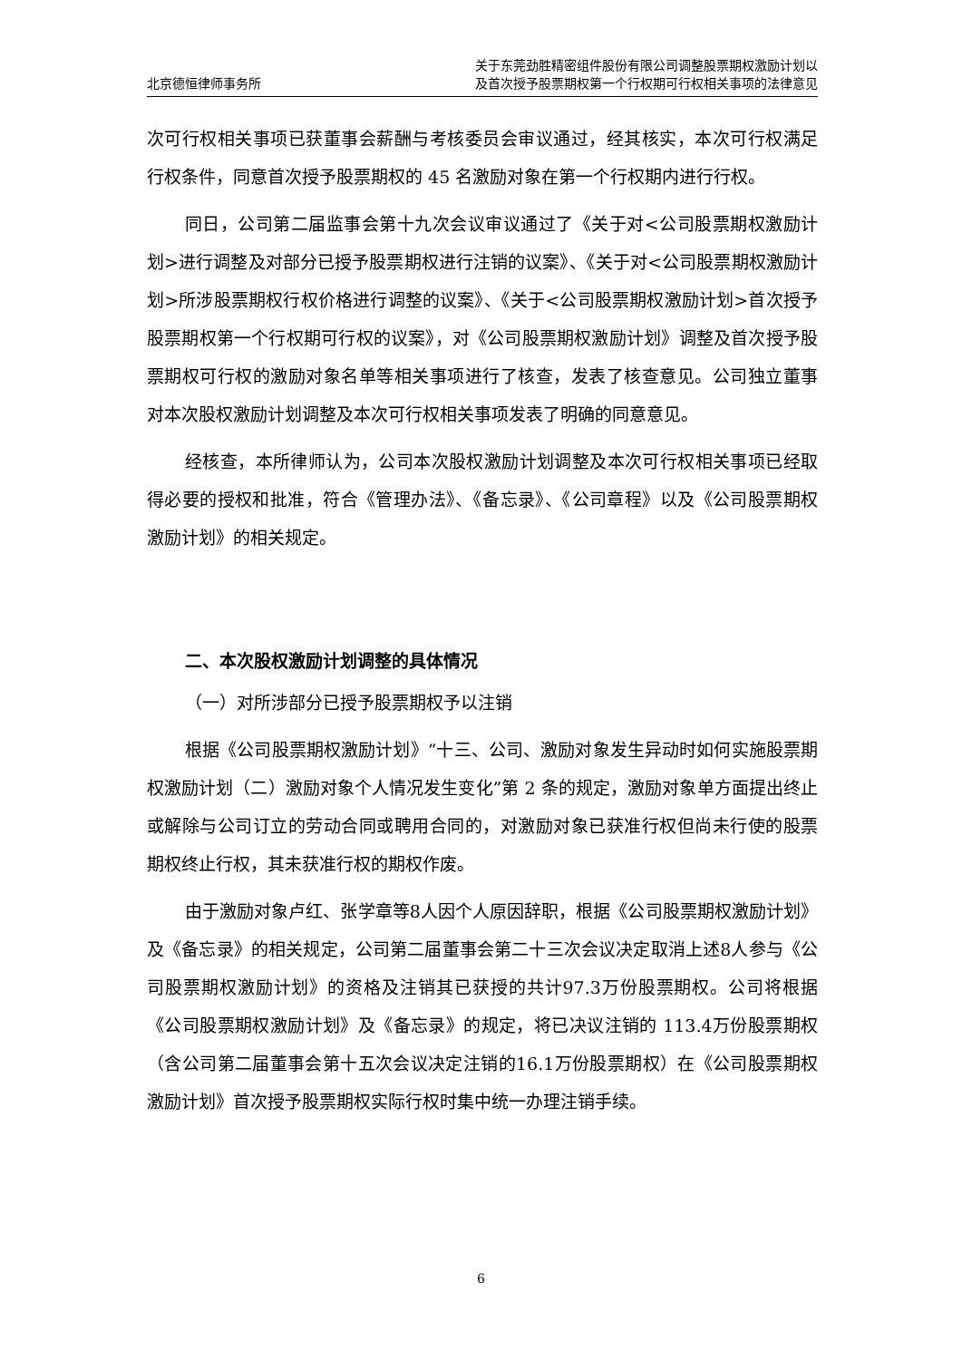北京德恒律师事务所
关于东莞劲胜精密组件股份有限公司调整股票期权激励计划以
及首次授予股票期权第一个行权期可行权相关事项的法律意见
次可行权相关事项已获董事会薪酬与考核委员会审议通过，经其核实，本次可行权满足行权条件，同意首次授予股票期权的 45 名激励对象在第一个行权期内进行行权。
同日，公司第二届监事会第十九次会议审议通过了《关于对<公司股票期权激励计划>进行调整及对部分已授予股票期权进行注销的议案》、《关于对<公司股票期权激励计划>所涉股票期权行权价格进行调整的议案》、《关于<公司股票期权激励计划>首次授予股票期权第一个行权期可行权的议案》，对《公司股票期权激励计划》调整及首次授予股票期权可行权的激励对象名单等相关事项进行了核查，发表了核查意见。公司独立董事对本次股权激励计划调整及本次可行权相关事项发表了明确的同意意见。
经核查，本所律师认为，公司本次股权激励计划调整及本次可行权相关事项已经取得必要的授权和批准，符合《管理办法》、《备忘录》、《公司章程》以及《公司股票期权激励计划》的相关规定。
二、本次股权激励计划调整的具体情况
（一）对所涉部分已授予股票期权予以注销
根据《公司股票期权激励计划》“十三、公司、激励对象发生异动时如何实施股票期权激励计划（二）激励对象个人情况发生变化”第 2 条的规定，激励对象单方面提出终止或解除与公司订立的劳动合同或聘用合同的，对激励对象已获准行权但尚未行使的股票期权终止行权，其未获准行权的期权作废。
由于激励对象卢红、张学章等8人因个人原因辞职，根据《公司股票期权激励计划》及《备忘录》的相关规定，公司第二届董事会第二十三次会议决定取消上述8人参与《公司股票期权激励计划》的资格及注销其已获授的共计97.3万份股票期权。公司将根据《公司股票期权激励计划》及《备忘录》的规定，将已决议注销的 113.4万份股票期权（含公司第二届董事会第十五次会议决定注销的16.1万份股票期权）在《公司股票期权激励计划》首次授予股票期权实际行权时集中统一办理注销手续。
6